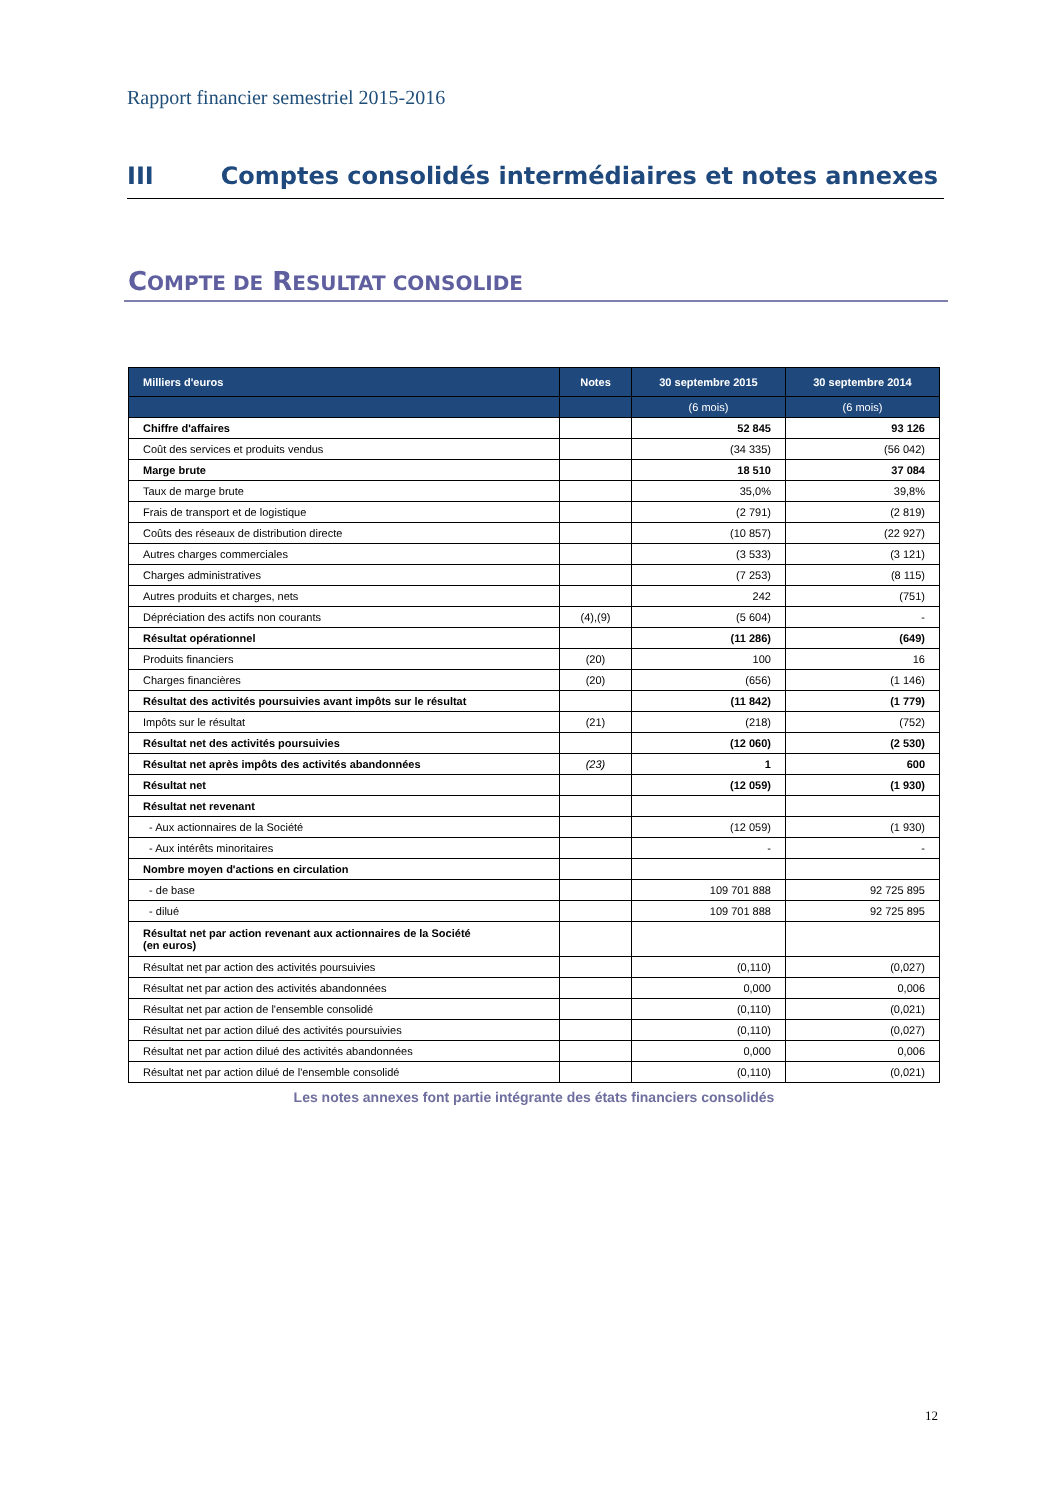Rapport financier semestriel 2015-2016
III Comptes consolidés intermédiaires et notes annexes
COMPTE DE RESULTAT CONSOLIDE
| Milliers d'euros | Notes | 30 septembre 2015 | 30 septembre 2014 |
| --- | --- | --- | --- |
| | | (6 mois) | (6 mois) |
| Chiffre d'affaires | | 52 845 | 93 126 |
| Coût des services et produits vendus | | (34 335) | (56 042) |
| Marge brute | | 18 510 | 37 084 |
| Taux de marge brute | | 35,0% | 39,8% |
| Frais de transport et de logistique | | (2 791) | (2 819) |
| Coûts des réseaux de distribution directe | | (10 857) | (22 927) |
| Autres charges commerciales | | (3 533) | (3 121) |
| Charges administratives | | (7 253) | (8 115) |
| Autres produits et charges, nets | | 242 | (751) |
| Dépréciation des actifs non courants | (4),(9) | (5 604) | - |
| Résultat opérationnel | | (11 286) | (649) |
| Produits financiers | (20) | 100 | 16 |
| Charges financières | (20) | (656) | (1 146) |
| Résultat des activités poursuivies avant impôts sur le résultat | | (11 842) | (1 779) |
| Impôts sur le résultat | (21) | (218) | (752) |
| Résultat net des activités poursuivies | | (12 060) | (2 530) |
| Résultat net après impôts des activités abandonnées | (23) | 1 | 600 |
| Résultat net | | (12 059) | (1 930) |
| Résultat net revenant | | | |
| - Aux actionnaires de la Société | | (12 059) | (1 930) |
| - Aux intérêts minoritaires | | - | - |
| Nombre moyen d'actions en circulation | | | |
| - de base | | 109 701 888 | 92 725 895 |
| - dilué | | 109 701 888 | 92 725 895 |
| Résultat net par action revenant aux actionnaires de la Société (en euros) | | | |
| Résultat net par action des activités poursuivies | | (0,110) | (0,027) |
| Résultat net par action des activités abandonnées | | 0,000 | 0,006 |
| Résultat net par action de l'ensemble consolidé | | (0,110) | (0,021) |
| Résultat net par action dilué des activités poursuivies | | (0,110) | (0,027) |
| Résultat net par action dilué des activités abandonnées | | 0,000 | 0,006 |
| Résultat net par action dilué de l'ensemble consolidé | | (0,110) | (0,021) |
Les notes annexes font partie intégrante des états financiers consolidés
12